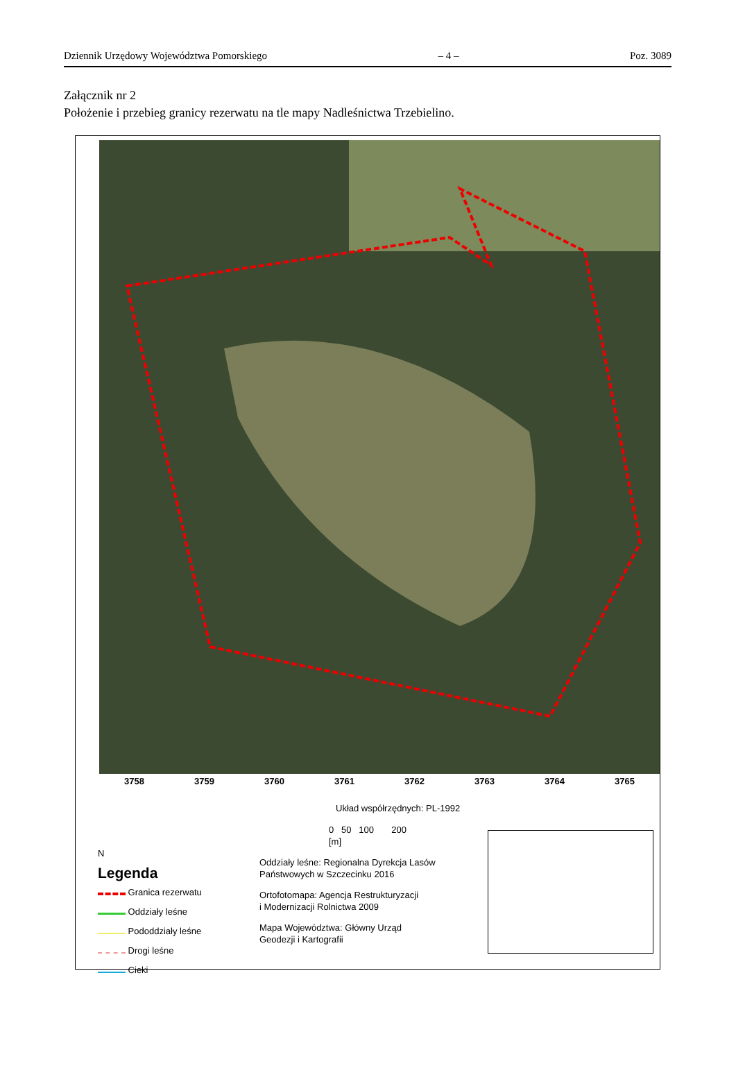Dziennik Urzędowy Województwa Pomorskiego – 4 – Poz. 3089
Załącznik nr 2
Położenie i przebieg granicy rezerwatu na tle mapy Nadleśnictwa Trzebielino.
3758 3759 3760 3761 3762 3763 3764 3765
N
Legenda
Granica rezerwatu
Oddziały leśne
Pododdziały leśne
Drogi leśne
Cieki
Układ współrzędnych: PL-1992
0 50 100 200
[m]
Oddziały leśne: Regionalna Dyrekcja Lasów
Państwowych w Szczecinku 2016
Ortofotomapa: Agencja Restrukturyzacji
i Modernizacji Rolnictwa 2009
Mapa Województwa: Główny Urząd
Geodezji i Kartografii